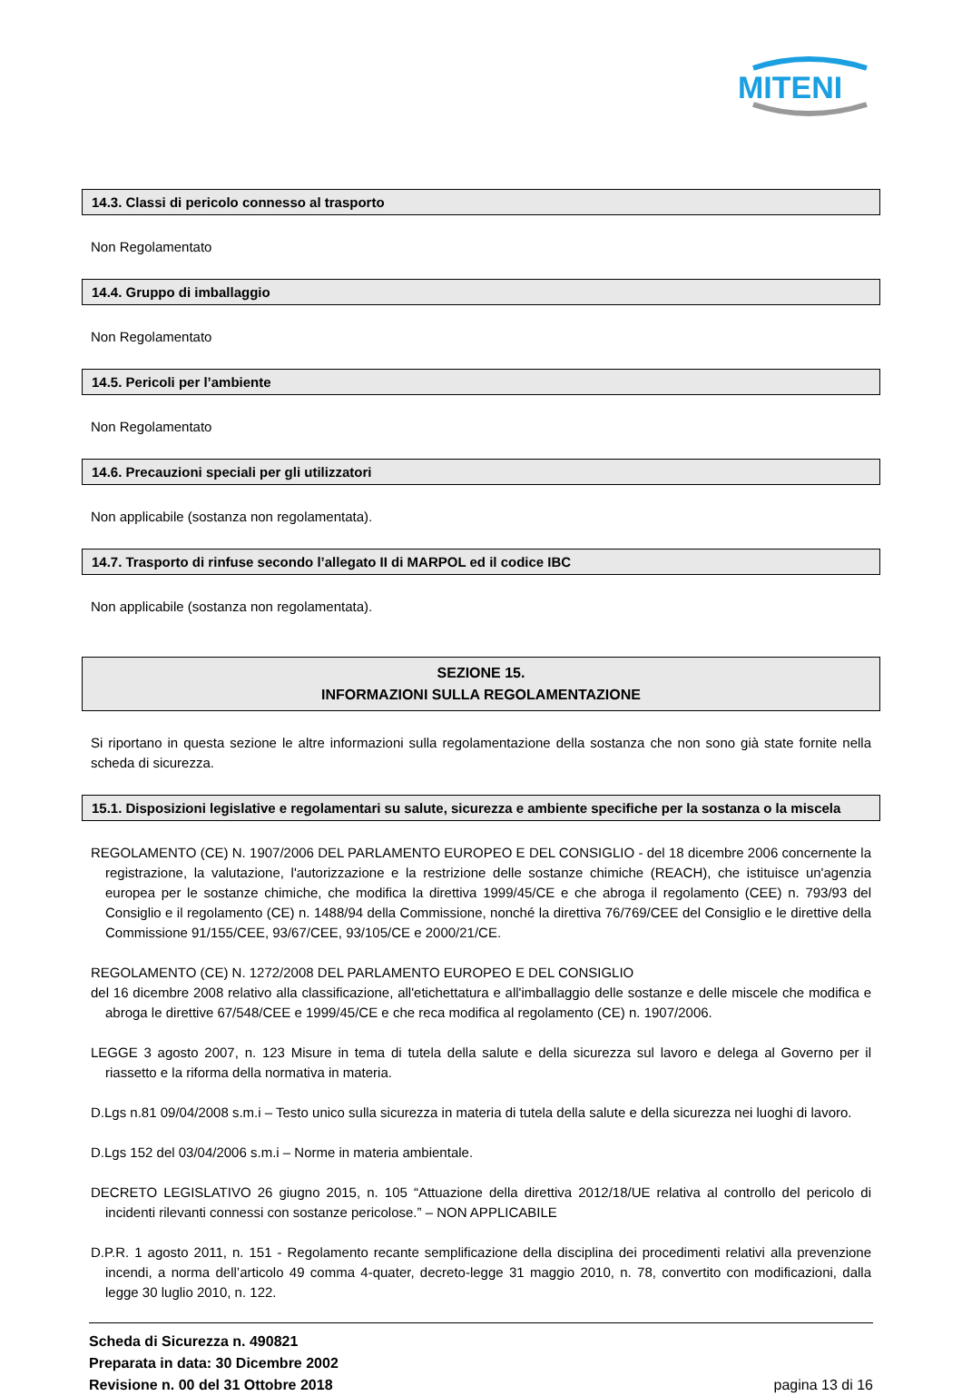MITENI
14.3. Classi di pericolo connesso al trasporto
Non Regolamentato
14.4. Gruppo di imballaggio
Non Regolamentato
14.5. Pericoli per l’ambiente
Non Regolamentato
14.6. Precauzioni speciali per gli utilizzatori
Non applicabile (sostanza non regolamentata).
14.7. Trasporto di rinfuse secondo l’allegato II di MARPOL ed il codice IBC
Non applicabile (sostanza non regolamentata).
SEZIONE 15.
INFORMAZIONI SULLA REGOLAMENTAZIONE
Si riportano in questa sezione le altre informazioni sulla regolamentazione della sostanza che non sono già state fornite nella scheda di sicurezza.
15.1. Disposizioni legislative e regolamentari su salute, sicurezza e ambiente specifiche per la sostanza o la miscela
REGOLAMENTO (CE) N. 1907/2006 DEL PARLAMENTO EUROPEO E DEL CONSIGLIO - del 18 dicembre 2006 concernente la registrazione, la valutazione, l'autorizzazione e la restrizione delle sostanze chimiche (REACH), che istituisce un'agenzia europea per le sostanze chimiche, che modifica la direttiva 1999/45/CE e che abroga il regolamento (CEE) n. 793/93 del Consiglio e il regolamento (CE) n. 1488/94 della Commissione, nonché la direttiva 76/769/CEE del Consiglio e le direttive della Commissione 91/155/CEE, 93/67/CEE, 93/105/CE e 2000/21/CE.
REGOLAMENTO (CE) N. 1272/2008 DEL PARLAMENTO EUROPEO E DEL CONSIGLIO
del 16 dicembre 2008 relativo alla classificazione, all'etichettatura e all'imballaggio delle sostanze e delle miscele che modifica e abroga le direttive 67/548/CEE e 1999/45/CE e che reca modifica al regolamento (CE) n. 1907/2006.
LEGGE 3 agosto 2007, n. 123 Misure in tema di tutela della salute e della sicurezza sul lavoro e delega al Governo per il riassetto e la riforma della normativa in materia.
D.Lgs n.81 09/04/2008 s.m.i – Testo unico sulla sicurezza in materia di tutela della salute e della sicurezza nei luoghi di lavoro.
D.Lgs 152 del 03/04/2006 s.m.i – Norme in materia ambientale.
DECRETO LEGISLATIVO 26 giugno 2015, n. 105 “Attuazione della direttiva 2012/18/UE relativa al controllo del pericolo di incidenti rilevanti connessi con sostanze pericolose.” – NON APPLICABILE
D.P.R. 1 agosto 2011, n. 151 - Regolamento recante semplificazione della disciplina dei procedimenti relativi alla prevenzione incendi, a norma dell’articolo 49 comma 4-quater, decreto-legge 31 maggio 2010, n. 78, convertito con modificazioni, dalla legge 30 luglio 2010, n. 122.
Scheda di Sicurezza n. 490821
Preparata in data: 30 Dicembre 2002
Revisione n. 00 del 31 Ottobre 2018 pagina 13 di 16